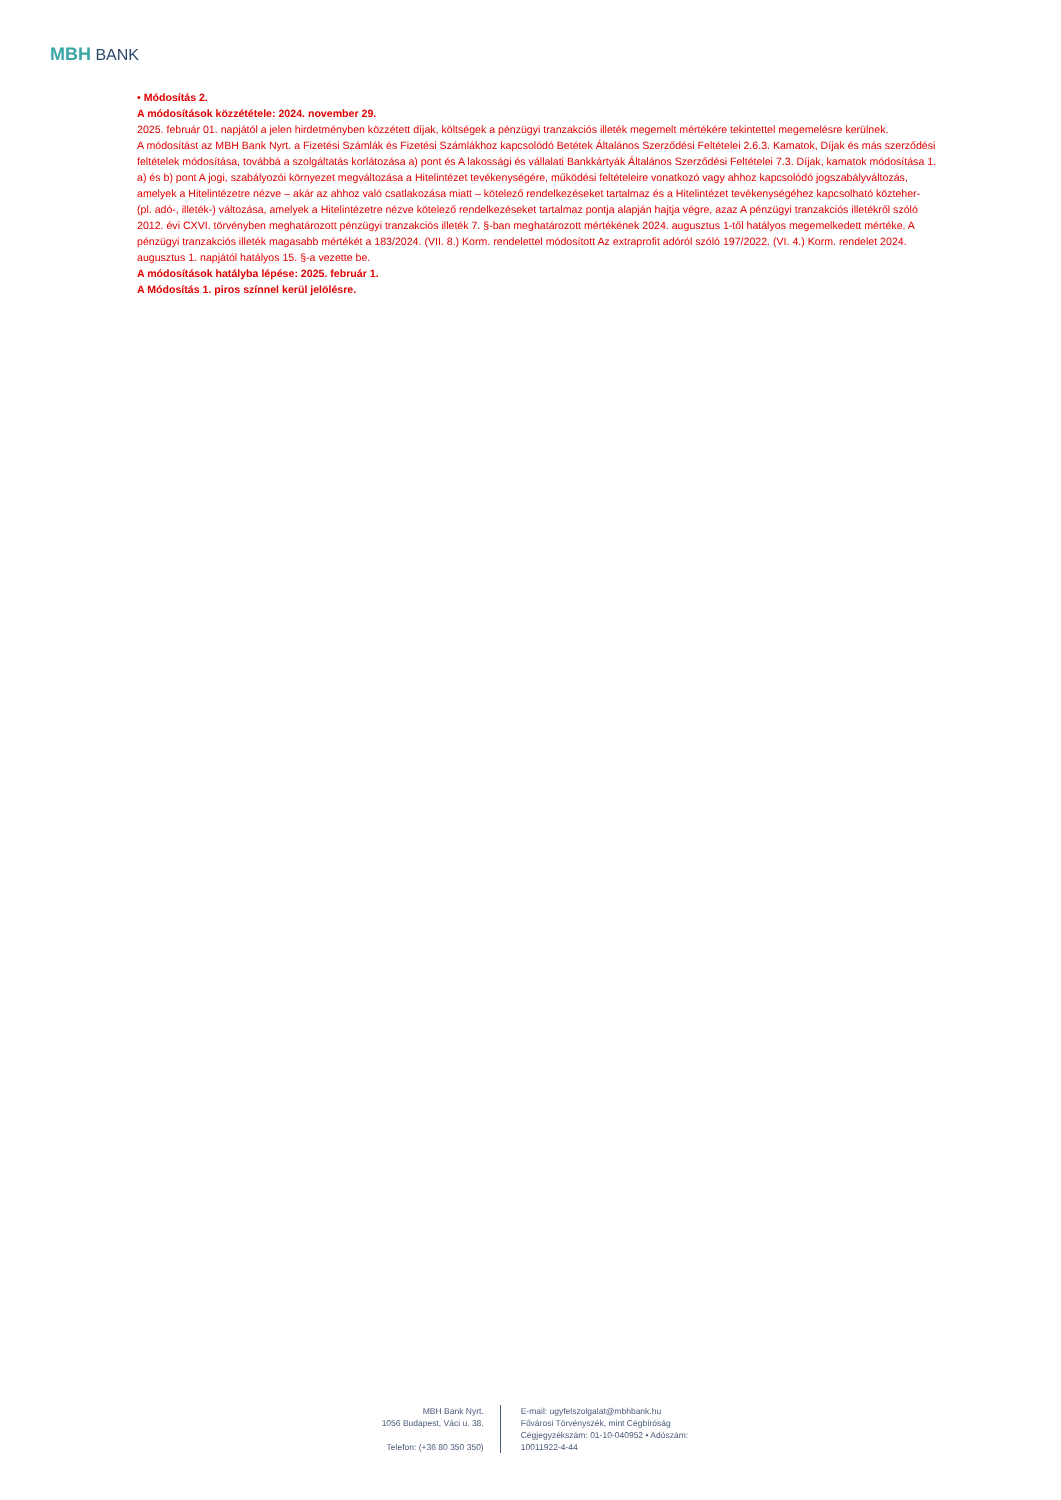MBH BANK
• Módosítás 2.
A módosítások közzététele: 2024. november 29.
2025. február 01. napjától a jelen hirdetményben közzétett díjak, költségek a pénzügyi tranzakciós illeték megemelt mértékére tekintettel megemelésre kerülnek.
A módosítást az MBH Bank Nyrt. a Fizetési Számlák és Fizetési Számlákhoz kapcsolódó Betétek Általános Szerződési Feltételei 2.6.3. Kamatok, Díjak és más szerződési feltételek módosítása, továbbá a szolgáltatás korlátozása a) pont és A lakossági és vállalati Bankkártyák Általános Szerződési Feltételei 7.3. Díjak, kamatok módosítása 1. a) és b) pont A jogi, szabályozói környezet megváltozása a Hitelintézet tevékenységére, működési feltételeire vonatkozó vagy ahhoz kapcsolódó jogszabályváltozás, amelyek a Hitelintézetre nézve – akár az ahhoz való csatlakozása miatt – kötelező rendelkezéseket tartalmaz és a Hitelintézet tevékenységéhez kapcsolható közteher- (pl. adó-, illeték-) változása, amelyek a Hitelintézetre nézve kötelező rendelkezéseket tartalmaz pontja alapján hajtja végre, azaz A pénzügyi tranzakciós illetékről szóló 2012. évi CXVI. törvényben meghatározott pénzügyi tranzakciós illeték 7. §-ban meghatározott mértékének 2024. augusztus 1-től hatályos megemelkedett mértéke. A pénzügyi tranzakciós illeték magasabb mértékét a 183/2024. (VII. 8.) Korm. rendelettel módosított Az extraprofit adóról szóló 197/2022. (VI. 4.) Korm. rendelet 2024. augusztus 1. napjától hatályos 15. §-a vezette be.
A módosítások hatályba lépése: 2025. február 1.
A Módosítás 1. piros színnel kerül jelölésre.
MBH Bank Nyrt.
1056 Budapest, Váci u. 38.
Telefon: (+36 80 350 350)
E-mail: ugyfelszolgalat@mbhbank.hu
Fővárosi Törvényszék, mint Cégbíróság
Cégjegyzékszám: 01-10-040952 • Adószám: 10011922-4-44